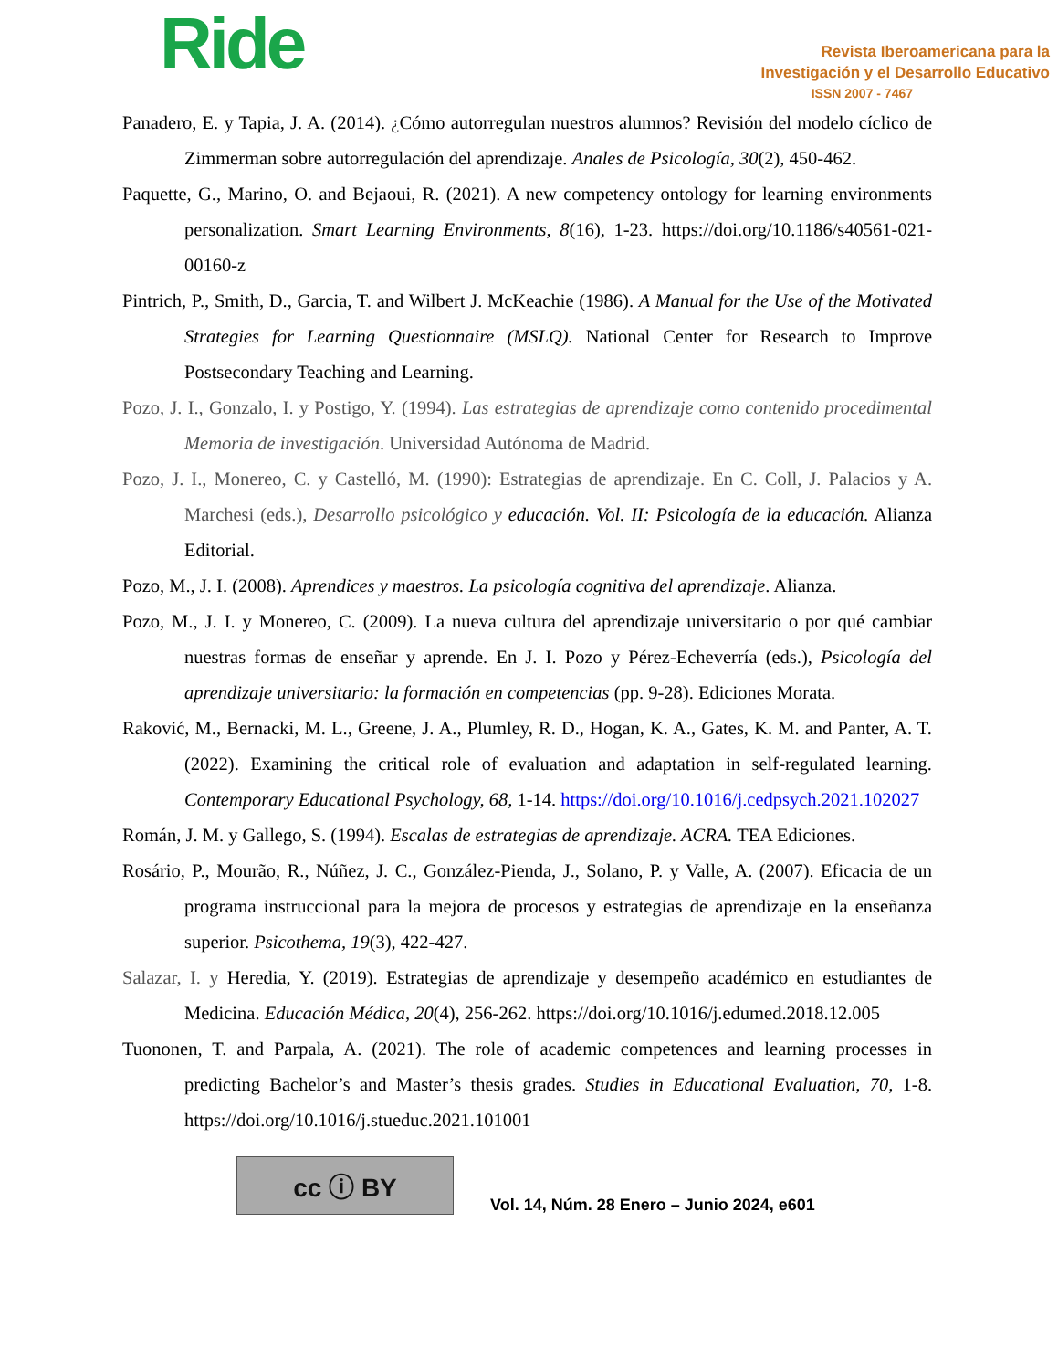Ride
Revista Iberoamericana para la
Investigación y el Desarrollo Educativo
ISSN 2007 - 7467
Panadero, E. y Tapia, J. A. (2014). ¿Cómo autorregulan nuestros alumnos? Revisión del modelo cíclico de Zimmerman sobre autorregulación del aprendizaje. Anales de Psicología, 30(2), 450-462.
Paquette, G., Marino, O. and Bejaoui, R. (2021). A new competency ontology for learning environments personalization. Smart Learning Environments, 8(16), 1-23. https://doi.org/10.1186/s40561-021-00160-z
Pintrich, P., Smith, D., Garcia, T. and Wilbert J. McKeachie (1986). A Manual for the Use of the Motivated Strategies for Learning Questionnaire (MSLQ). National Center for Research to Improve Postsecondary Teaching and Learning.
Pozo, J. I., Gonzalo, I. y Postigo, Y. (1994). Las estrategias de aprendizaje como contenido procedimental Memoria de investigación. Universidad Autónoma de Madrid.
Pozo, J. I., Monereo, C. y Castelló, M. (1990): Estrategias de aprendizaje. En C. Coll, J. Palacios y A. Marchesi (eds.), Desarrollo psicológico y educación. Vol. II: Psicología de la educación. Alianza Editorial.
Pozo, M., J. I. (2008). Aprendices y maestros. La psicología cognitiva del aprendizaje. Alianza.
Pozo, M., J. I. y Monereo, C. (2009). La nueva cultura del aprendizaje universitario o por qué cambiar nuestras formas de enseñar y aprende. En J. I. Pozo y Pérez-Echeverría (eds.), Psicología del aprendizaje universitario: la formación en competencias (pp. 9-28). Ediciones Morata.
Raković, M., Bernacki, M. L., Greene, J. A., Plumley, R. D., Hogan, K. A., Gates, K. M. and Panter, A. T. (2022). Examining the critical role of evaluation and adaptation in self-regulated learning. Contemporary Educational Psychology, 68, 1-14. https://doi.org/10.1016/j.cedpsych.2021.102027
Román, J. M. y Gallego, S. (1994). Escalas de estrategias de aprendizaje. ACRA. TEA Ediciones.
Rosário, P., Mourão, R., Núñez, J. C., González-Pienda, J., Solano, P. y Valle, A. (2007). Eficacia de un programa instruccional para la mejora de procesos y estrategias de aprendizaje en la enseñanza superior. Psicothema, 19(3), 422-427.
Salazar, I. y Heredia, Y. (2019). Estrategias de aprendizaje y desempeño académico en estudiantes de Medicina. Educación Médica, 20(4), 256-262. https://doi.org/10.1016/j.edumed.2018.12.005
Tuononen, T. and Parpala, A. (2021). The role of academic competences and learning processes in predicting Bachelor’s and Master’s thesis grades. Studies in Educational Evaluation, 70, 1-8. https://doi.org/10.1016/j.stueduc.2021.101001
cc ⓘ BY
Vol. 14, Núm. 28 Enero – Junio 2024, e601